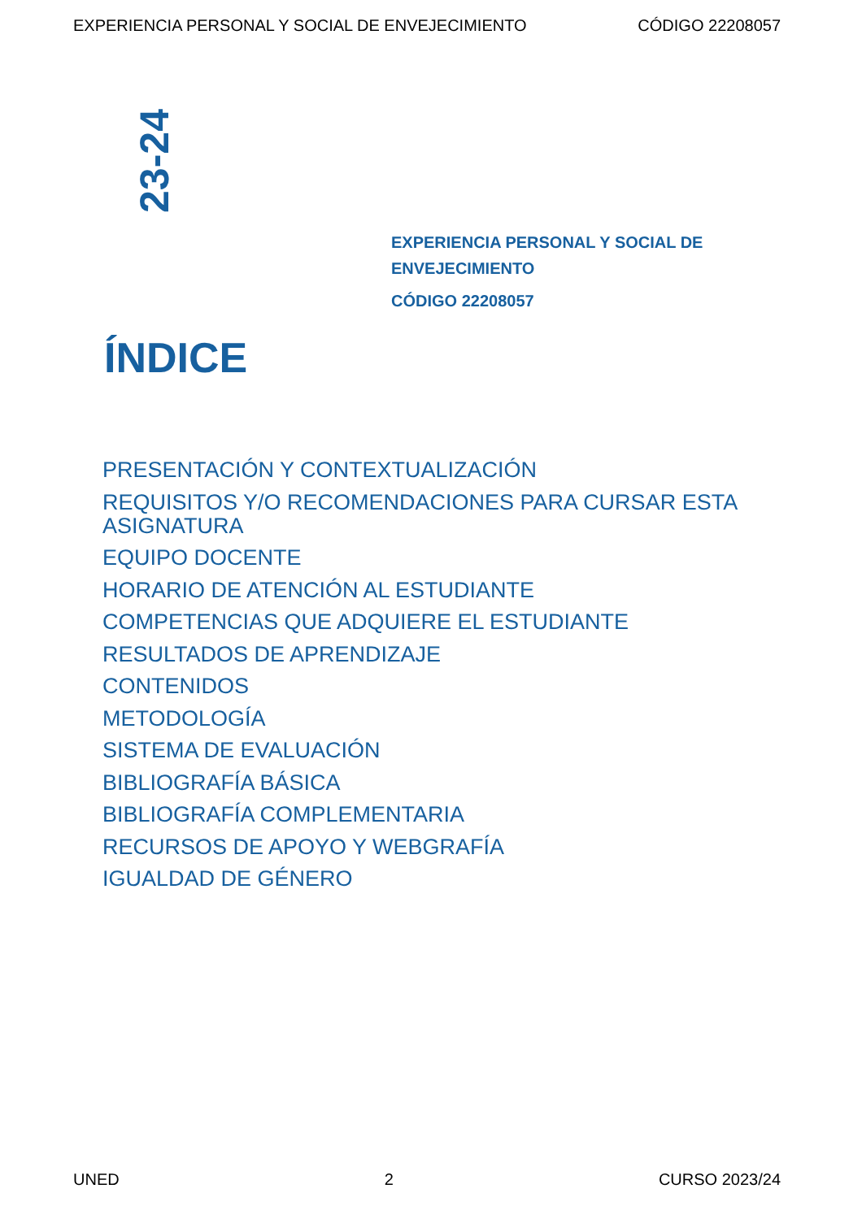EXPERIENCIA PERSONAL Y SOCIAL DE ENVEJECIMIENTO CÓDIGO 22208057
23-24
EXPERIENCIA PERSONAL Y SOCIAL DE ENVEJECIMIENTO
CÓDIGO 22208057
ÍNDICE
PRESENTACIÓN Y CONTEXTUALIZACIÓN
REQUISITOS Y/O RECOMENDACIONES PARA CURSAR ESTA ASIGNATURA
EQUIPO DOCENTE
HORARIO DE ATENCIÓN AL ESTUDIANTE
COMPETENCIAS QUE ADQUIERE EL ESTUDIANTE
RESULTADOS DE APRENDIZAJE
CONTENIDOS
METODOLOGÍA
SISTEMA DE EVALUACIÓN
BIBLIOGRAFÍA BÁSICA
BIBLIOGRAFÍA COMPLEMENTARIA
RECURSOS DE APOYO Y WEBGRAFÍA
IGUALDAD DE GÉNERO
UNED 2 CURSO 2023/24